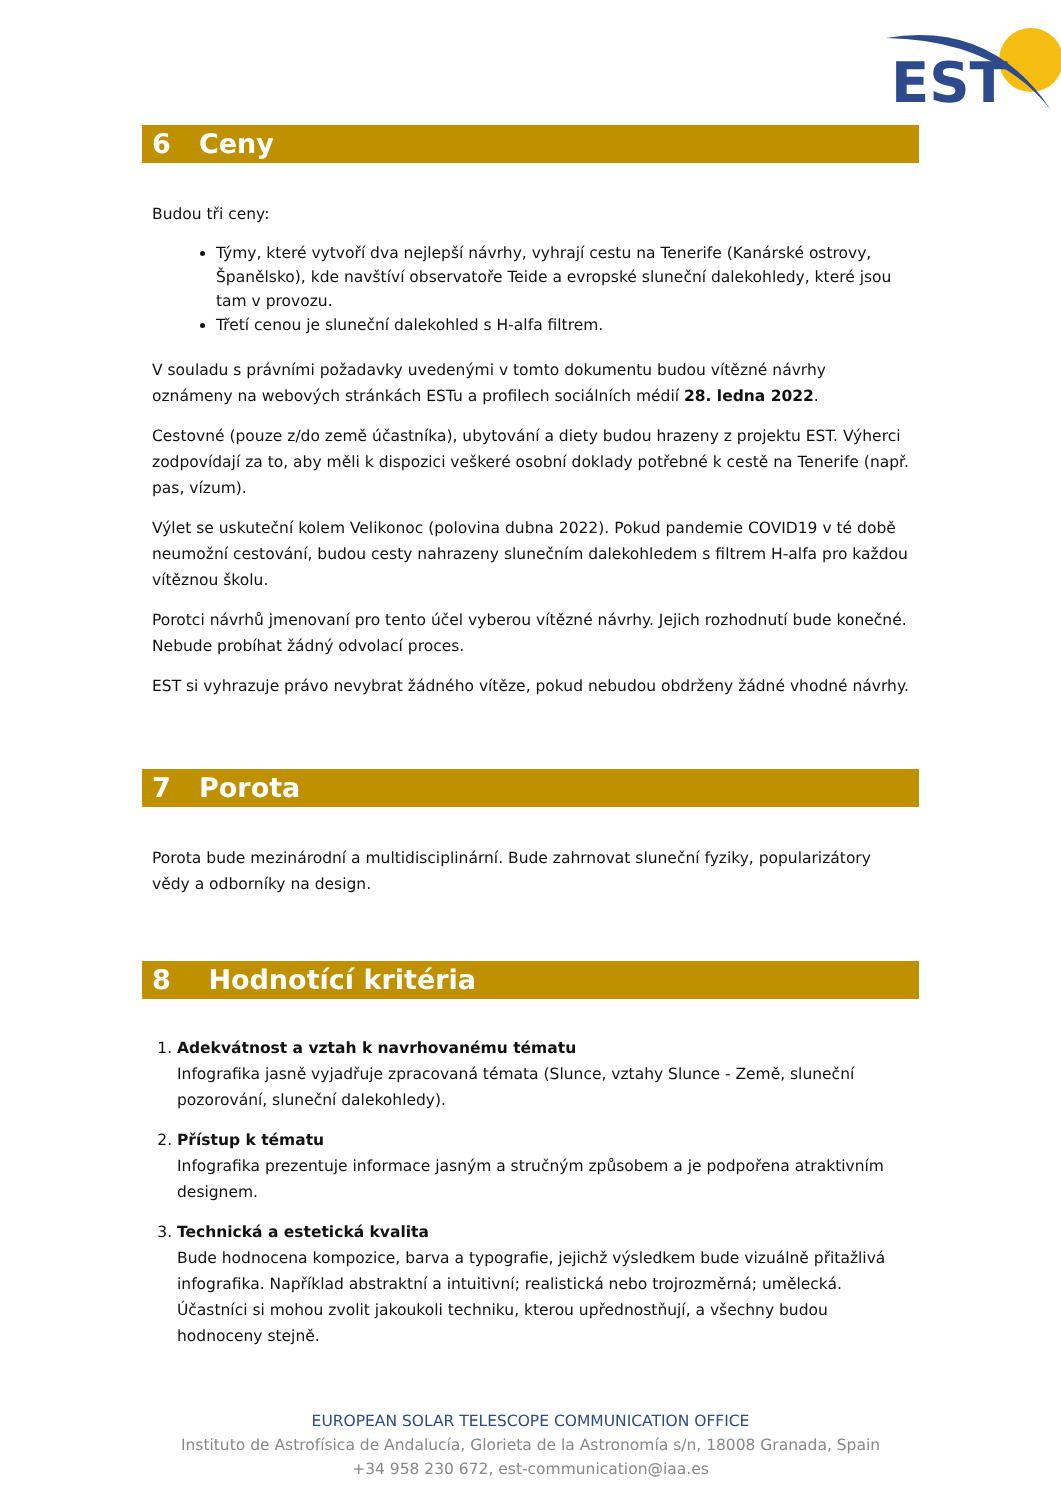EST
6 Ceny
Budou tři ceny:
Týmy, které vytvoří dva nejlepší návrhy, vyhrají cestu na Tenerife (Kanárské ostrovy, Španělsko), kde navštíví observatoře Teide a evropské sluneční dalekohledy, které jsou tam v provozu.
Třetí cenou je sluneční dalekohled s H-alfa filtrem.
V souladu s právními požadavky uvedenými v tomto dokumentu budou vítězné návrhy oznámeny na webových stránkách ESTu a profilech sociálních médií 28. ledna 2022.
Cestovné (pouze z/do země účastníka), ubytování a diety budou hrazeny z projektu EST. Výherci zodpovídají za to, aby měli k dispozici veškeré osobní doklady potřebné k cestě na Tenerife (např. pas, vízum).
Výlet se uskuteční kolem Velikonoc (polovina dubna 2022). Pokud pandemie COVID19 v té době neumožní cestování, budou cesty nahrazeny slunečním dalekohledem s filtrem H-alfa pro každou vítěznou školu.
Porotci návrhů jmenovaní pro tento účel vyberou vítězné návrhy. Jejich rozhodnutí bude konečné. Nebude probíhat žádný odvolací proces.
EST si vyhrazuje právo nevybrat žádného vítěze, pokud nebudou obdrženy žádné vhodné návrhy.
7 Porota
Porota bude mezinárodní a multidisciplinární. Bude zahrnovat sluneční fyziky, popularizátory vědy a odborníky na design.
8 Hodnotící kritéria
1. Adekvátnost a vztah k navrhovanému tématu
Infografika jasně vyjadřuje zpracovaná témata (Slunce, vztahy Slunce - Země, sluneční pozorování, sluneční dalekohledy).
2. Přístup k tématu
Infografika prezentuje informace jasným a stručným způsobem a je podpořena atraktivním designem.
3. Technická a estetická kvalita
Bude hodnocena kompozice, barva a typografie, jejichž výsledkem bude vizuálně přitažlivá infografika. Například abstraktní a intuitivní; realistická nebo trojrozměrná; umělecká. Účastníci si mohou zvolit jakoukoli techniku, kterou upřednostňují, a všechny budou hodnoceny stejně.
EUROPEAN SOLAR TELESCOPE COMMUNICATION OFFICE
Instituto de Astrofísica de Andalucía, Glorieta de la Astronomía s/n, 18008 Granada, Spain
+34 958 230 672, est-communication@iaa.es